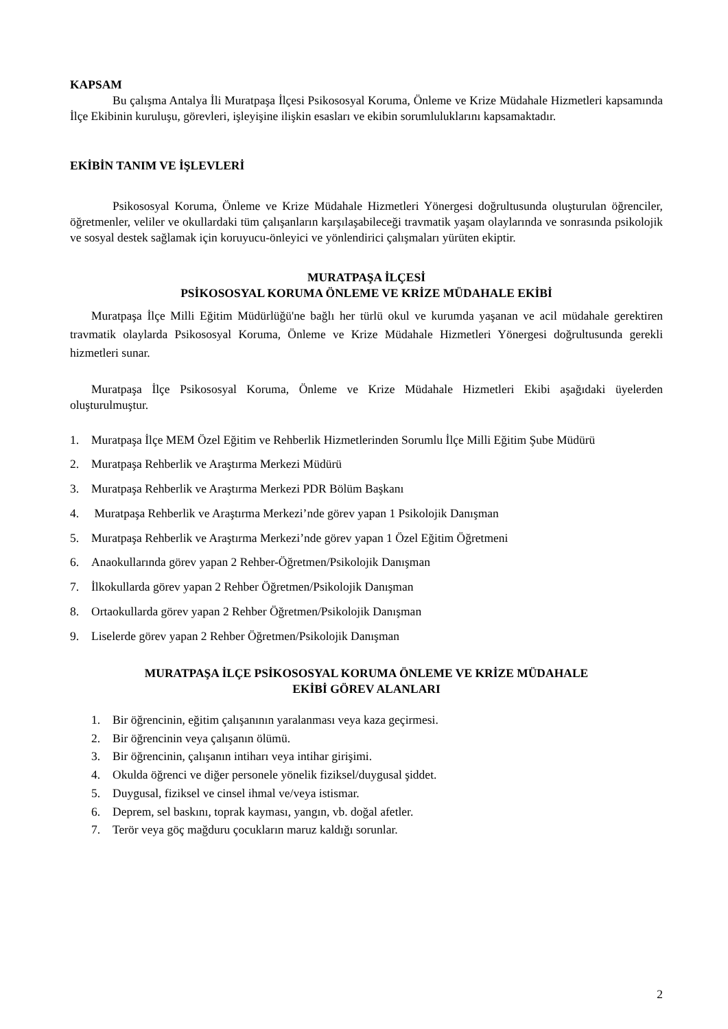KAPSAM
Bu çalışma Antalya İli Muratpaşa İlçesi Psikososyal Koruma, Önleme ve Krize Müdahale Hizmetleri kapsamında İlçe Ekibinin kuruluşu, görevleri, işleyişine ilişkin esasları ve ekibin sorumluluklarını kapsamaktadır.
EKİBİN TANIM VE İŞLEVLERİ
Psikososyal Koruma, Önleme ve Krize Müdahale Hizmetleri Yönergesi doğrultusunda oluşturulan öğrenciler, öğretmenler, veliler ve okullardaki tüm çalışanların karşılaşabileceği travmatik yaşam olaylarında ve sonrasında psikolojik ve sosyal destek sağlamak için koruyucu-önleyici ve yönlendirici çalışmaları yürüten ekiptir.
MURATPAŞA İLÇESİ
PSİKOSOSYAL KORUMA ÖNLEME VE KRİZE MÜDAHALE EKİBİ
Muratpaşa İlçe Milli Eğitim Müdürlüğü'ne bağlı her türlü okul ve kurumda yaşanan ve acil müdahale gerektiren travmatik olaylarda Psikososyal Koruma, Önleme ve Krize Müdahale Hizmetleri Yönergesi doğrultusunda gerekli hizmetleri sunar.
Muratpaşa İlçe Psikososyal Koruma, Önleme ve Krize Müdahale Hizmetleri Ekibi aşağıdaki üyelerden oluşturulmuştur.
1. Muratpaşa İlçe MEM Özel Eğitim ve Rehberlik Hizmetlerinden Sorumlu İlçe Milli Eğitim Şube Müdürü
2. Muratpaşa Rehberlik ve Araştırma Merkezi Müdürü
3. Muratpaşa Rehberlik ve Araştırma Merkezi PDR Bölüm Başkanı
4. Muratpaşa Rehberlik ve Araştırma Merkezi’nde görev yapan 1 Psikolojik Danışman
5. Muratpaşa Rehberlik ve Araştırma Merkezi’nde görev yapan 1 Özel Eğitim Öğretmeni
6. Anaokullarında görev yapan 2 Rehber-Öğretmen/Psikolojik Danışman
7. İlkokullarda görev yapan 2 Rehber Öğretmen/Psikolojik Danışman
8. Ortaokullarda görev yapan 2 Rehber Öğretmen/Psikolojik Danışman
9. Liselerde görev yapan 2 Rehber Öğretmen/Psikolojik Danışman
MURATPAŞA İLÇE PSİKOSOSYAL KORUMA ÖNLEME VE KRİZE MÜDAHALE
EKİBİ GÖREV ALANLARI
1. Bir öğrencinin, eğitim çalışanının yaralanması veya kaza geçirmesi.
2. Bir öğrencinin veya çalışanın ölümü.
3. Bir öğrencinin, çalışanın intiharı veya intihar girişimi.
4. Okulda öğrenci ve diğer personele yönelik fiziksel/duygusal şiddet.
5. Duygusal, fiziksel ve cinsel ihmal ve/veya istismar.
6. Deprem, sel baskını, toprak kayması, yangın, vb. doğal afetler.
7. Terör veya göç mağduru çocukların maruz kaldığı sorunlar.
2